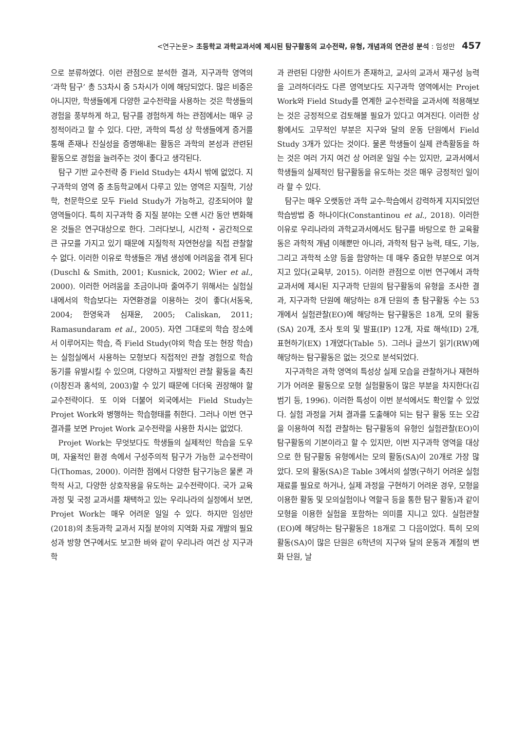<연구논문> 초등학교 과학교과서에 제시된 탐구활동의 교수전략, 유형, 개념과의 연관성 분석 : 임성만 457
으로 분류하였다. 이런 관점으로 분석한 결과, 지구과학 영역의 ‘과학 탐구’ 총 53차시 중 5차시가 이에 해당되었다. 많은 비중은 아니지만, 학생들에게 다양한 교수전략을 사용하는 것은 학생들의 경험을 풍부하게 하고, 탐구를 경험하게 하는 관점에서는 매우 긍정적이라고 할 수 있다. 다만, 과학의 특성 상 학생들에게 증거를 통해 존재나 진실성을 증명해내는 활동은 과학의 본성과 관련된 활동으로 경험을 늘려주는 것이 좋다고 생각된다.
탐구 기반 교수전략 중 Field Study는 4차시 밖에 없었다. 지구과학의 영역 중 초등학교에서 다루고 있는 영역은 지질학, 기상학, 천문학으로 모두 Field Study가 가능하고, 강조되어야 할 영역들이다. 특히 지구과학 중 지질 분야는 오랜 시간 동안 변화해 온 것들은 연구대상으로 한다. 그러다보니, 시간적・공간적으로 큰 규모를 가지고 있기 때문에 지질학적 자연현상을 직접 관찰할 수 없다. 이러한 이유로 학생들은 개념 생성에 어려움을 겪게 된다(Duschl & Smith, 2001; Kusnick, 2002; Wier et al., 2000). 이러한 어려움을 조금이나마 줄여주기 위해서는 실험실 내에서의 학습보다는 자연환경을 이용하는 것이 좋다(서동욱, 2004; 한영욱과 심재윤, 2005; Caliskan, 2011; Ramasundaram et al., 2005). 자연 그대로의 학습 장소에서 이루어지는 학습, 즉 Field Study(야외 학습 또는 현장 학습)는 실험실에서 사용하는 모형보다 직접적인 관찰 경험으로 학습 동기를 유발시킬 수 있으며, 다양하고 자발적인 관찰 활동을 촉진(이창진과 홍석의, 2003)할 수 있기 때문에 더더욱 권장해야 할 교수전략이다. 또 이와 더불어 외국에서는 Field Study는 Projet Work와 병행하는 학습형태를 취한다. 그러나 이번 연구결과를 보면 Projet Work 교수전략을 사용한 차시는 없었다.
Projet Work는 무엇보다도 학생들의 실제적인 학습을 도우며, 자율적인 환경 속에서 구성주의적 탐구가 가능한 교수전략이다(Thomas, 2000). 이러한 점에서 다양한 탐구기능은 물론 과학적 사고, 다양한 상호작용을 유도하는 교수전략이다. 국가 교육과정 및 국정 교과서를 채택하고 있는 우리나라의 실정에서 보면, Projet Work는 매우 어려운 일일 수 있다. 하지만 임성만(2018)의 초등과학 교과서 지질 분야의 지역화 자료 개발의 필요성과 방향 연구에서도 보고한 바와 같이 우리나라 여건 상 지구과학
과 관련된 다양한 사이트가 존재하고, 교사의 교과서 재구성 능력을 고려하더라도 다른 영역보다도 지구과학 영역에서는 Projet Work와 Field Study를 연계한 교수전략을 교과서에 적용해보는 것은 긍정적으로 검토해볼 필요가 있다고 여겨진다. 이러한 상황에서도 고무적인 부분은 지구와 달의 운동 단원에서 Field Study 3개가 있다는 것이다. 물론 학생들이 실제 관측활동을 하는 것은 여러 가지 여건 상 어려운 일일 수는 있지만, 교과서에서 학생들의 실제적인 탐구활동을 유도하는 것은 매우 긍정적인 일이라 할 수 있다.
탐구는 매우 오랫동안 과학 교수-학습에서 강력하게 지지되었던 학습방법 중 하나이다(Constantinou et al., 2018). 이러한 이유로 우리나라의 과학교과서에서도 탐구를 바탕으로 한 교육활동은 과학적 개념 이해뿐만 아니라, 과학적 탐구 능력, 태도, 기능, 그리고 과학적 소양 등을 함양하는 데 매우 중요한 부분으로 여겨지고 있다(교육부, 2015). 이러한 관점으로 이번 연구에서 과학교과서에 제시된 지구과학 단원의 탐구활동의 유형을 조사한 결과, 지구과학 단원에 해당하는 8개 단원의 총 탐구활동 수는 53개에서 실험관찰(EO)에 해당하는 탐구활동은 18개, 모의 활동(SA) 20개, 조사 토의 및 발표(IP) 12개, 자료 해석(ID) 2개, 표현하기(EX) 1개였다(Table 5). 그러나 글쓰기 읽기(RW)에 해당하는 탐구활동은 없는 것으로 분석되었다.
지구과학은 과학 영역의 특성상 실제 모습을 관찰하거나 재현하기가 어려운 활동으로 모형 실험활동이 많은 부분을 차지한다(김범기 등, 1996). 이러한 특성이 이번 분석에서도 확인할 수 있었다. 실험 과정을 거쳐 결과를 도출해야 되는 탐구 활동 또는 오감을 이용하여 직접 관찰하는 탐구활동의 유형인 실험관찰(EO)이 탐구활동의 기본이라고 할 수 있지만, 이번 지구과학 영역을 대상으로 한 탐구활동 유형에서는 모의 활동(SA)이 20개로 가장 많았다. 모의 활동(SA)은 Table 3에서의 설명(구하기 어려운 실험 재료를 필요로 하거나, 실제 과정을 구현하기 어려운 경우, 모형을 이용한 활동 및 모의실험이나 역할극 등을 통한 탐구 활동)과 같이 모형을 이용한 실험을 포함하는 의미를 지니고 있다. 실험관찰(EO)에 해당하는 탐구활동은 18개로 그 다음이었다. 특히 모의 활동(SA)이 많은 단원은 6학년의 지구와 달의 운동과 계절의 변화 단원, 날